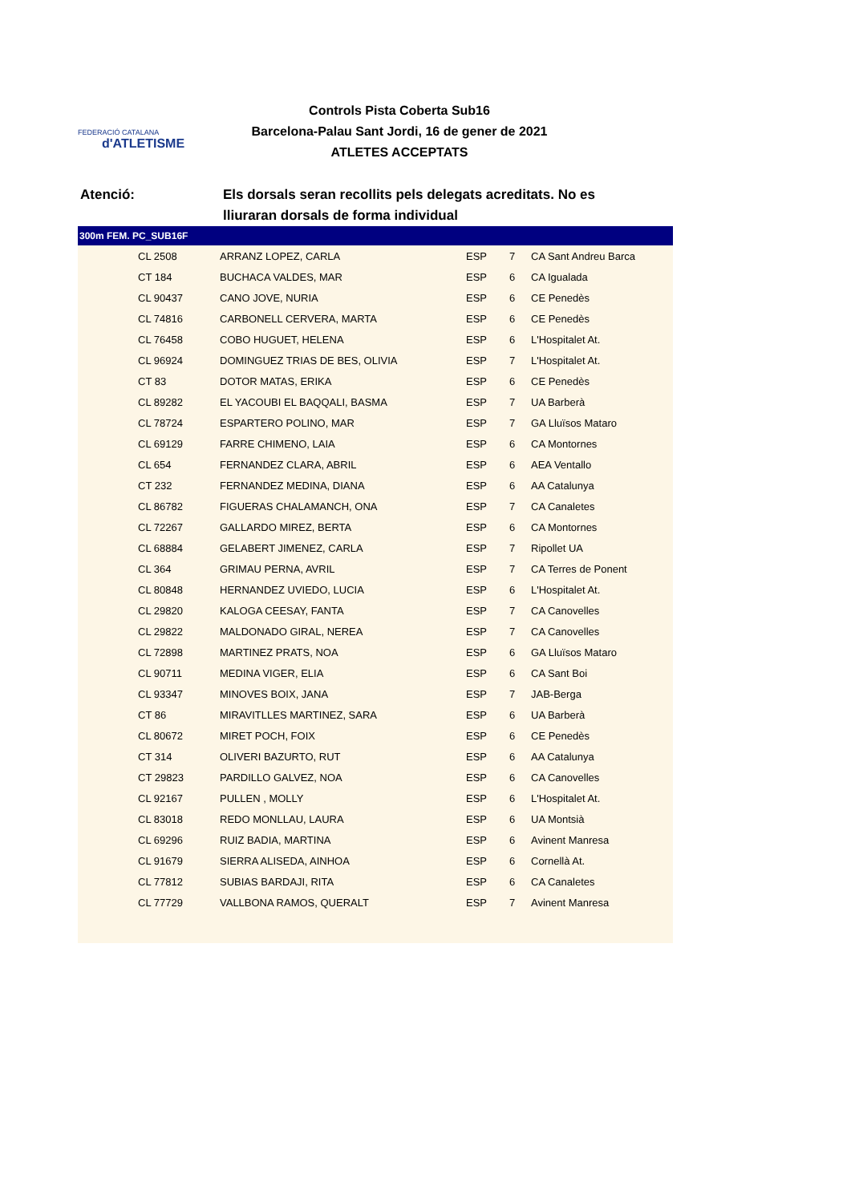FEDERACIÓ CATALANA
d'ATLETISME
Controls Pista Coberta Sub16
Barcelona-Palau Sant Jordi, 16 de gener de 2021
ATLETES ACCEPTATS
Atenció: Els dorsals seran recollits pels delegats acreditats. No es lliuraran dorsals de forma individual
| 300m FEM. PC_SUB16F | | | | | |
| --- | --- | --- | --- | --- | --- |
| | CL 2508 | ARRANZ LOPEZ, CARLA | ESP | 7 | CA Sant Andreu Barca |
| | CT 184 | BUCHACA VALDES, MAR | ESP | 6 | CA Igualada |
| | CL 90437 | CANO JOVE, NURIA | ESP | 6 | CE Penedès |
| | CL 74816 | CARBONELL CERVERA, MARTA | ESP | 6 | CE Penedès |
| | CL 76458 | COBO HUGUET, HELENA | ESP | 6 | L'Hospitalet At. |
| | CL 96924 | DOMINGUEZ TRIAS DE BES, OLIVIA | ESP | 7 | L'Hospitalet At. |
| | CT 83 | DOTOR MATAS, ERIKA | ESP | 6 | CE Penedès |
| | CL 89282 | EL YACOUBI EL BAQQALI, BASMA | ESP | 7 | UA Barberà |
| | CL 78724 | ESPARTERO POLINO, MAR | ESP | 7 | GA Lluïsos Mataro |
| | CL 69129 | FARRE CHIMENO, LAIA | ESP | 6 | CA Montornes |
| | CL 654 | FERNANDEZ CLARA, ABRIL | ESP | 6 | AEA Ventallo |
| | CT 232 | FERNANDEZ MEDINA, DIANA | ESP | 6 | AA Catalunya |
| | CL 86782 | FIGUERAS CHALAMANCH, ONA | ESP | 7 | CA Canaletes |
| | CL 72267 | GALLARDO MIREZ, BERTA | ESP | 6 | CA Montornes |
| | CL 68884 | GELABERT JIMENEZ, CARLA | ESP | 7 | Ripollet UA |
| | CL 364 | GRIMAU PERNA, AVRIL | ESP | 7 | CA Terres de Ponent |
| | CL 80848 | HERNANDEZ UVIEDO, LUCIA | ESP | 6 | L'Hospitalet At. |
| | CL 29820 | KALOGA CEESAY, FANTA | ESP | 7 | CA Canovelles |
| | CL 29822 | MALDONADO GIRAL, NEREA | ESP | 7 | CA Canovelles |
| | CL 72898 | MARTINEZ PRATS, NOA | ESP | 6 | GA Lluïsos Mataro |
| | CL 90711 | MEDINA VIGER, ELIA | ESP | 6 | CA Sant Boi |
| | CL 93347 | MINOVES BOIX, JANA | ESP | 7 | JAB-Berga |
| | CT 86 | MIRAVITLLES MARTINEZ, SARA | ESP | 6 | UA Barberà |
| | CL 80672 | MIRET POCH, FOIX | ESP | 6 | CE Penedès |
| | CT 314 | OLIVERI BAZURTO, RUT | ESP | 6 | AA Catalunya |
| | CT 29823 | PARDILLO GALVEZ, NOA | ESP | 6 | CA Canovelles |
| | CL 92167 | PULLEN , MOLLY | ESP | 6 | L'Hospitalet At. |
| | CL 83018 | REDO MONLLAU, LAURA | ESP | 6 | UA Montsià |
| | CL 69296 | RUIZ BADIA, MARTINA | ESP | 6 | Avinent Manresa |
| | CL 91679 | SIERRA ALISEDA, AINHOA | ESP | 6 | Cornellà At. |
| | CL 77812 | SUBIAS BARDAJI, RITA | ESP | 6 | CA Canaletes |
| | CL 77729 | VALLBONA RAMOS, QUERALT | ESP | 7 | Avinent Manresa |